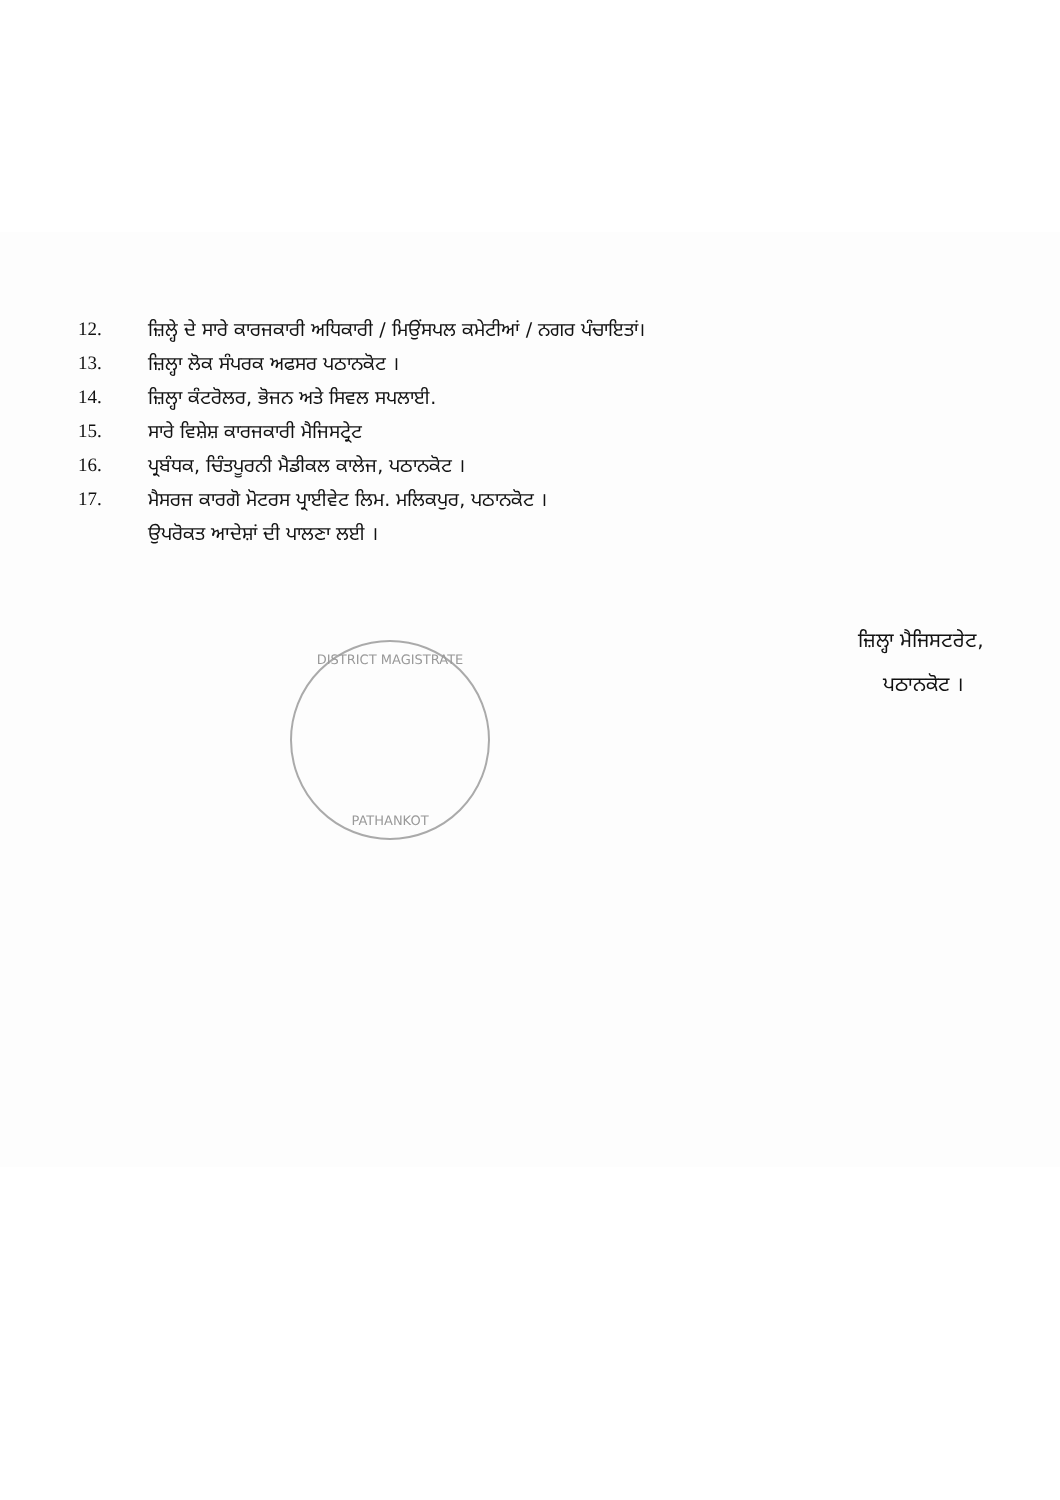12. ਜ਼ਿਲ੍ਹੇ ਦੇ ਸਾਰੇ ਕਾਰਜਕਾਰੀ ਅਧਿਕਾਰੀ / ਮਿਉਂਸਪਲ ਕਮੇਟੀਆਂ / ਨਗਰ ਪੰਚਾਇਤਾਂ।
13. ਜ਼ਿਲ੍ਹਾ ਲੋਕ ਸੰਪਰਕ ਅਫਸਰ ਪਠਾਨਕੋਟ ।
14. ਜ਼ਿਲ੍ਹਾ ਕੰਟਰੋਲਰ, ਭੋਜਨ ਅਤੇ ਸਿਵਲ ਸਪਲਾਈ.
15. ਸਾਰੇ ਵਿਸ਼ੇਸ਼ ਕਾਰਜਕਾਰੀ ਮੈਜਿਸਟ੍ਰੇਟ
16. ਪ੍ਰਬੰਧਕ, ਚਿੰਤਪੂਰਨੀ ਮੈਡੀਕਲ ਕਾਲੇਜ, ਪਠਾਨਕੋਟ ।
17. ਮੈਸਰਜ ਕਾਰਗੋ ਮੋਟਰਸ ਪ੍ਰਾਈਵੇਟ ਲਿਮ. ਮਲਿਕਪੁਰ, ਪਠਾਨਕੋਟ ।
ਉਪਰੋਕਤ ਆਦੇਸ਼ਾਂ ਦੀ ਪਾਲਣਾ ਲਈ ।
ਜ਼ਿਲ੍ਹਾ ਮੈਜਿਸਟਰੇਟ,
ਪਠਾਨਕੋਟ ।
DISTRICT MAGISTRATE
PATHANKOT